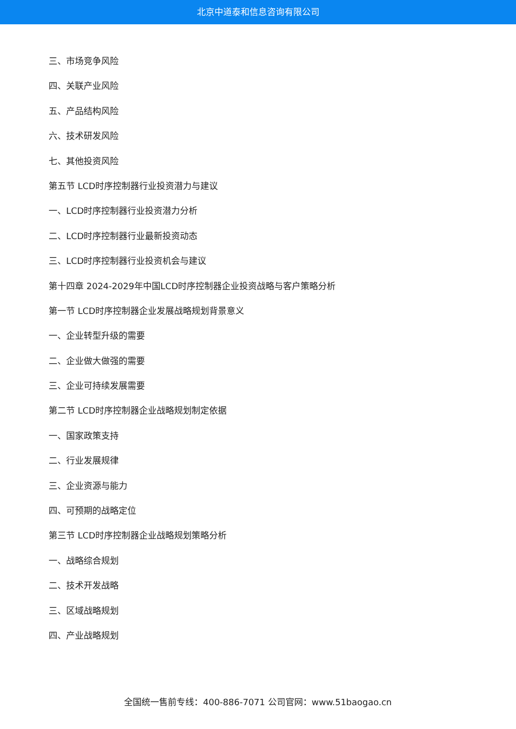北京中道泰和信息咨询有限公司
三、市场竞争风险
四、关联产业风险
五、产品结构风险
六、技术研发风险
七、其他投资风险
第五节 LCD时序控制器行业投资潜力与建议
一、LCD时序控制器行业投资潜力分析
二、LCD时序控制器行业最新投资动态
三、LCD时序控制器行业投资机会与建议
第十四章 2024-2029年中国LCD时序控制器企业投资战略与客户策略分析
第一节 LCD时序控制器企业发展战略规划背景意义
一、企业转型升级的需要
二、企业做大做强的需要
三、企业可持续发展需要
第二节 LCD时序控制器企业战略规划制定依据
一、国家政策支持
二、行业发展规律
三、企业资源与能力
四、可预期的战略定位
第三节 LCD时序控制器企业战略规划策略分析
一、战略综合规划
二、技术开发战略
三、区域战略规划
四、产业战略规划
全国统一售前专线：400-886-7071 公司官网：www.51baogao.cn